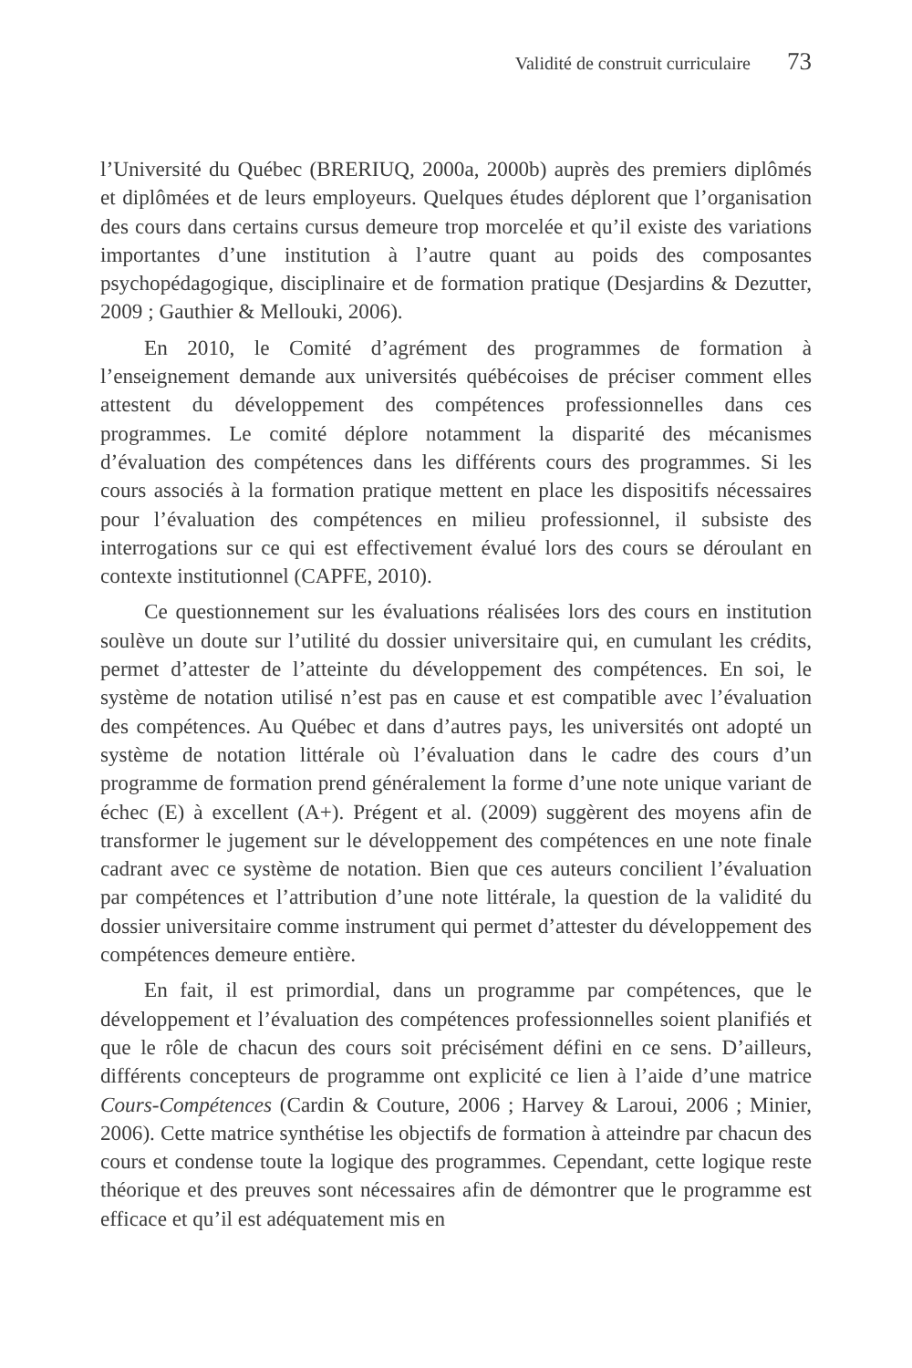Validité de construit curriculaire 73
l’Université du Québec (BRERIUQ, 2000a, 2000b) auprès des premiers diplômés et diplômées et de leurs employeurs. Quelques études déplorent que l’organisation des cours dans certains cursus demeure trop morcelée et qu’il existe des variations importantes d’une institution à l’autre quant au poids des composantes psychopédagogique, disciplinaire et de formation pratique (Desjardins & Dezutter, 2009 ; Gauthier & Mellouki, 2006).
En 2010, le Comité d’agrément des programmes de formation à l’enseignement demande aux universités québécoises de préciser comment elles attestent du développement des compétences professionnelles dans ces programmes. Le comité déplore notamment la disparité des mécanismes d’évaluation des compétences dans les différents cours des programmes. Si les cours associés à la formation pratique mettent en place les dispositifs nécessaires pour l’évaluation des compétences en milieu professionnel, il subsiste des interrogations sur ce qui est effectivement évalué lors des cours se déroulant en contexte institutionnel (CAPFE, 2010).
Ce questionnement sur les évaluations réalisées lors des cours en institution soulève un doute sur l’utilité du dossier universitaire qui, en cumulant les crédits, permet d’attester de l’atteinte du développement des compétences. En soi, le système de notation utilisé n’est pas en cause et est compatible avec l’évaluation des compétences. Au Québec et dans d’autres pays, les universités ont adopté un système de notation littérale où l’évaluation dans le cadre des cours d’un programme de formation prend généralement la forme d’une note unique variant de échec (E) à excellent (A+). Prégent et al. (2009) suggèrent des moyens afin de transformer le jugement sur le développement des compétences en une note finale cadrant avec ce système de notation. Bien que ces auteurs concilient l’évaluation par compétences et l’attribution d’une note littérale, la question de la validité du dossier universitaire comme instrument qui permet d’attester du développement des compétences demeure entière.
En fait, il est primordial, dans un programme par compétences, que le développement et l’évaluation des compétences professionnelles soient planifiés et que le rôle de chacun des cours soit précisément défini en ce sens. D’ailleurs, différents concepteurs de programme ont explicité ce lien à l’aide d’une matrice Cours-Compétences (Cardin & Couture, 2006 ; Harvey & Laroui, 2006 ; Minier, 2006). Cette matrice synthétise les objectifs de formation à atteindre par chacun des cours et condense toute la logique des programmes. Cependant, cette logique reste théorique et des preuves sont nécessaires afin de démontrer que le programme est efficace et qu’il est adéquatement mis en